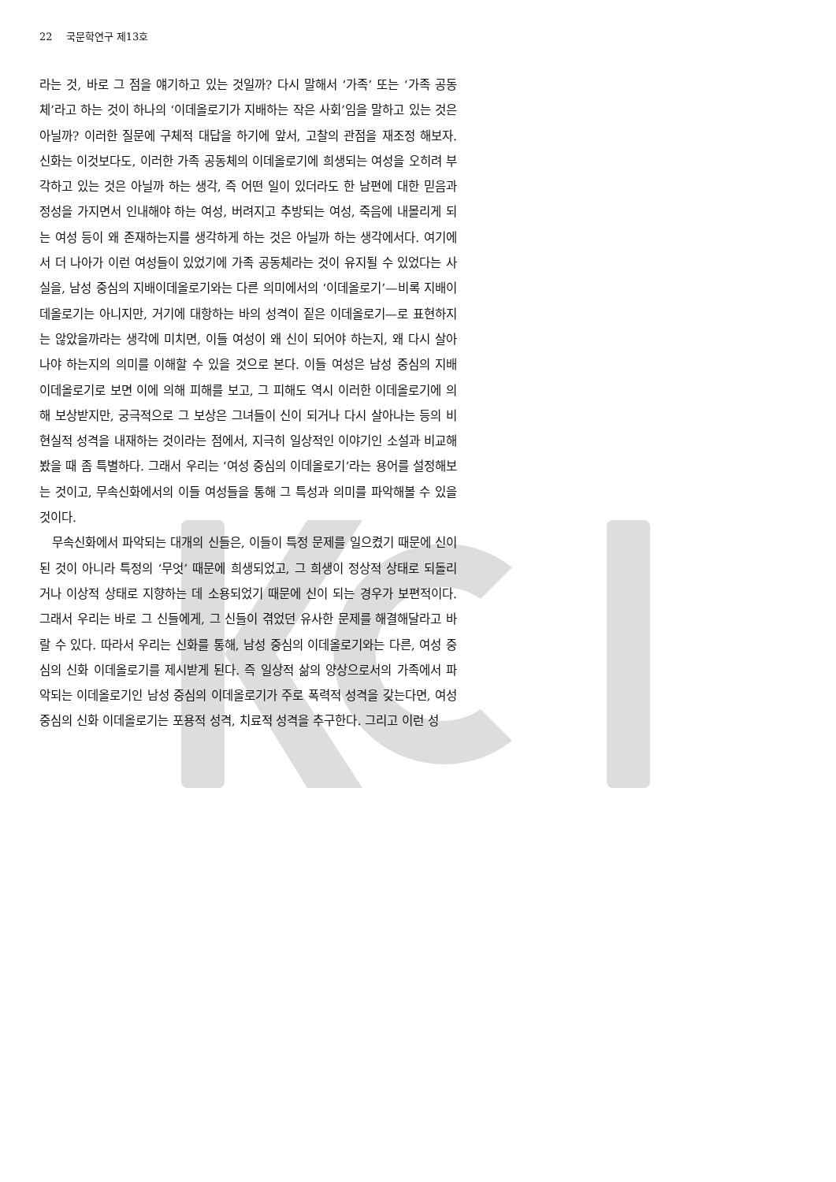22 　국문학연구 제13호
라는 것, 바로 그 점을 얘기하고 있는 것일까? 다시 말해서 ‘가족’ 또는 ‘가족 공동체’라고 하는 것이 하나의 ‘이데올로기가 지배하는 작은 사회’임을 말하고 있는 것은 아닐까? 이러한 질문에 구체적 대답을 하기에 앞서, 고찰의 관점을 재조정 해보자. 신화는 이것보다도, 이러한 가족 공동체의 이데올로기에 희생되는 여성을 오히려 부각하고 있는 것은 아닐까 하는 생각, 즉 어떤 일이 있더라도 한 남편에 대한 믿음과 정성을 가지면서 인내해야 하는 여성, 버려지고 추방되는 여성, 죽음에 내몰리게 되는 여성 등이 왜 존재하는지를 생각하게 하는 것은 아닐까 하는 생각에서다. 여기에서 더 나아가 이런 여성들이 있었기에 가족 공동체라는 것이 유지될 수 있었다는 사실을, 남성 중심의 지배이데올로기와는 다른 의미에서의 ‘이데올로기’—비록 지배이데올로기는 아니지만, 거기에 대항하는 바의 성격이 짙은 이데올로기—로 표현하지는 않았을까라는 생각에 미치면, 이들 여성이 왜 신이 되어야 하는지, 왜 다시 살아나야 하는지의 의미를 이해할 수 있을 것으로 본다. 이들 여성은 남성 중심의 지배 이데올로기로 보면 이에 의해 피해를 보고, 그 피해도 역시 이러한 이데올로기에 의해 보상받지만, 궁극적으로 그 보상은 그녀들이 신이 되거나 다시 살아나는 등의 비현실적 성격을 내재하는 것이라는 점에서, 지극히 일상적인 이야기인 소설과 비교해봤을 때 좀 특별하다. 그래서 우리는 ‘여성 중심의 이데올로기’라는 용어를 설정해보는 것이고, 무속신화에서의 이들 여성들을 통해 그 특성과 의미를 파악해볼 수 있을 것이다.
무속신화에서 파악되는 대개의 신들은, 이들이 특정 문제를 일으켰기 때문에 신이 된 것이 아니라 특정의 ‘무엇’ 때문에 희생되었고, 그 희생이 정상적 상태로 되돌리거나 이상적 상태로 지향하는 데 소용되었기 때문에 신이 되는 경우가 보편적이다. 그래서 우리는 바로 그 신들에게, 그 신들이 겪었던 유사한 문제를 해결해달라고 바랄 수 있다. 따라서 우리는 신화를 통해, 남성 중심의 이데올로기와는 다른, 여성 중심의 신화 이데올로기를 제시받게 된다. 즉 일상적 삶의 양상으로서의 가족에서 파악되는 이데올로기인 남성 중심의 이데올로기가 주로 폭력적 성격을 갖는다면, 여성 중심의 신화 이데올로기는 포용적 성격, 치료적 성격을 추구한다. 그리고 이런 성